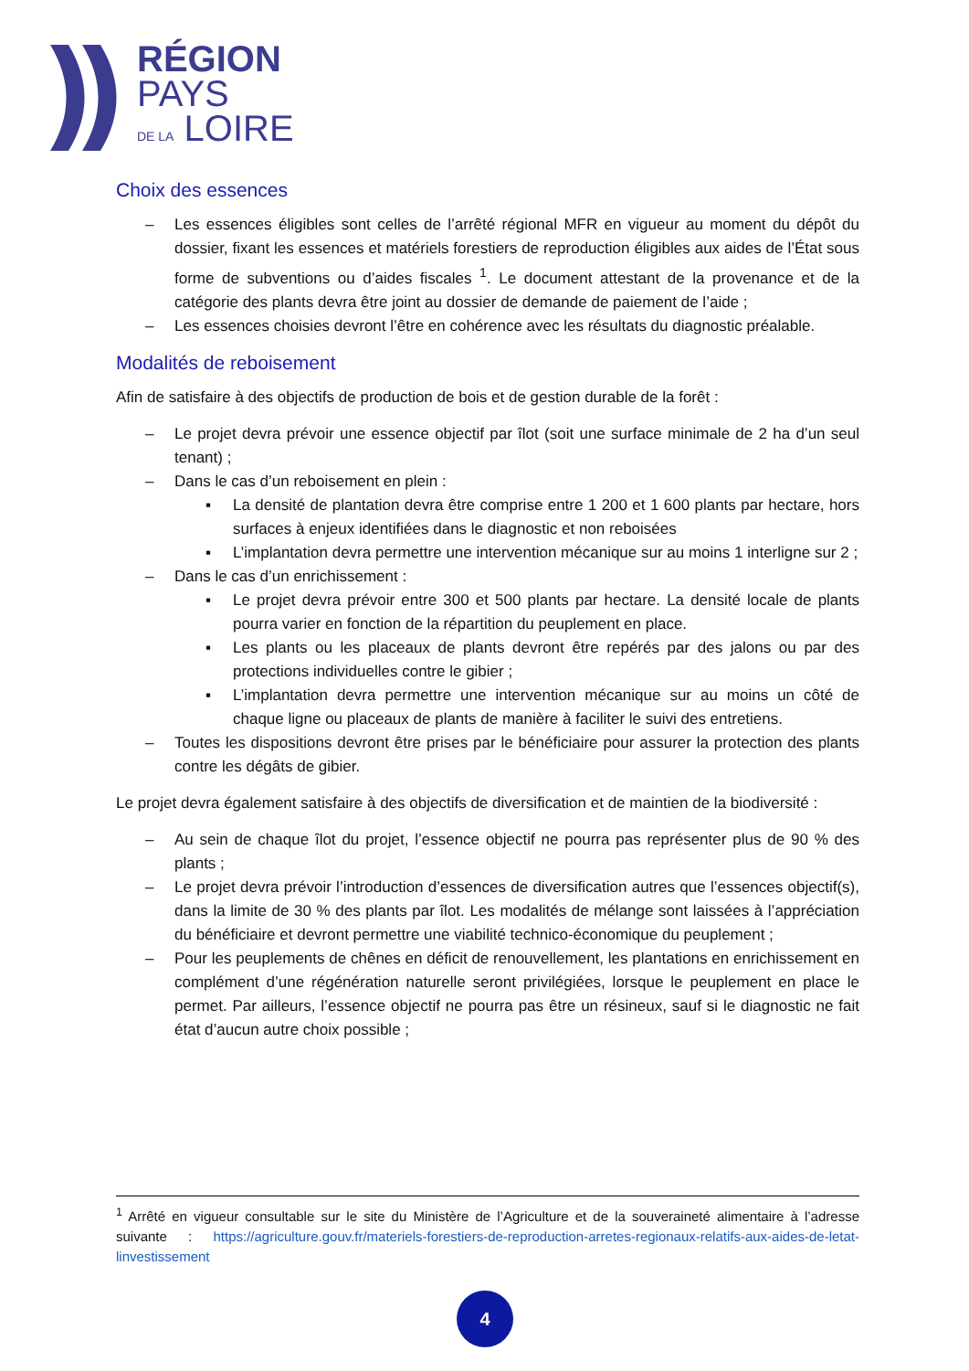RÉGION
PAYS
DE LA LOIRE
Choix des essences
– Les essences éligibles sont celles de l’arrêté régional MFR en vigueur au moment du dépôt du dossier, fixant les essences et matériels forestiers de reproduction éligibles aux aides de l’État sous forme de subventions ou d’aides fiscales <sup>1</sup>. Le document attestant de la provenance et de la catégorie des plants devra être joint au dossier de demande de paiement de l’aide ;
– Les essences choisies devront l’être en cohérence avec les résultats du diagnostic préalable.
Modalités de reboisement
Afin de satisfaire à des objectifs de production de bois et de gestion durable de la forêt :
– Le projet devra prévoir une essence objectif par îlot (soit une surface minimale de 2 ha d’un seul tenant) ;
– Dans le cas d’un reboisement en plein :
▪ La densité de plantation devra être comprise entre 1 200 et 1 600 plants par hectare, hors surfaces à enjeux identifiées dans le diagnostic et non reboisées
▪ L’implantation devra permettre une intervention mécanique sur au moins 1 interligne sur 2 ;
– Dans le cas d’un enrichissement :
▪ Le projet devra prévoir entre 300 et 500 plants par hectare. La densité locale de plants pourra varier en fonction de la répartition du peuplement en place.
▪ Les plants ou les placeaux de plants devront être repérés par des jalons ou par des protections individuelles contre le gibier ;
▪ L’implantation devra permettre une intervention mécanique sur au moins un côté de chaque ligne ou placeaux de plants de manière à faciliter le suivi des entretiens.
– Toutes les dispositions devront être prises par le bénéficiaire pour assurer la protection des plants contre les dégâts de gibier.
Le projet devra également satisfaire à des objectifs de diversification et de maintien de la biodiversité :
– Au sein de chaque îlot du projet, l’essence objectif ne pourra pas représenter plus de 90 % des plants ;
– Le projet devra prévoir l’introduction d’essences de diversification autres que l’essences objectif(s), dans la limite de 30 % des plants par îlot. Les modalités de mélange sont laissées à l’appréciation du bénéficiaire et devront permettre une viabilité technico-économique du peuplement ;
– Pour les peuplements de chênes en déficit de renouvellement, les plantations en enrichissement en complément d’une régénération naturelle seront privilégiées, lorsque le peuplement en place le permet. Par ailleurs, l’essence objectif ne pourra pas être un résineux, sauf si le diagnostic ne fait état d’aucun autre choix possible ;
<sup>1</sup> Arrêté en vigueur consultable sur le site du Ministère de l’Agriculture et de la souveraineté alimentaire à l’adresse suivante : https://agriculture.gouv.fr/materiels-forestiers-de-reproduction-arretes-regionaux-relatifs-aux-aides-de-letat-linvestissement
4